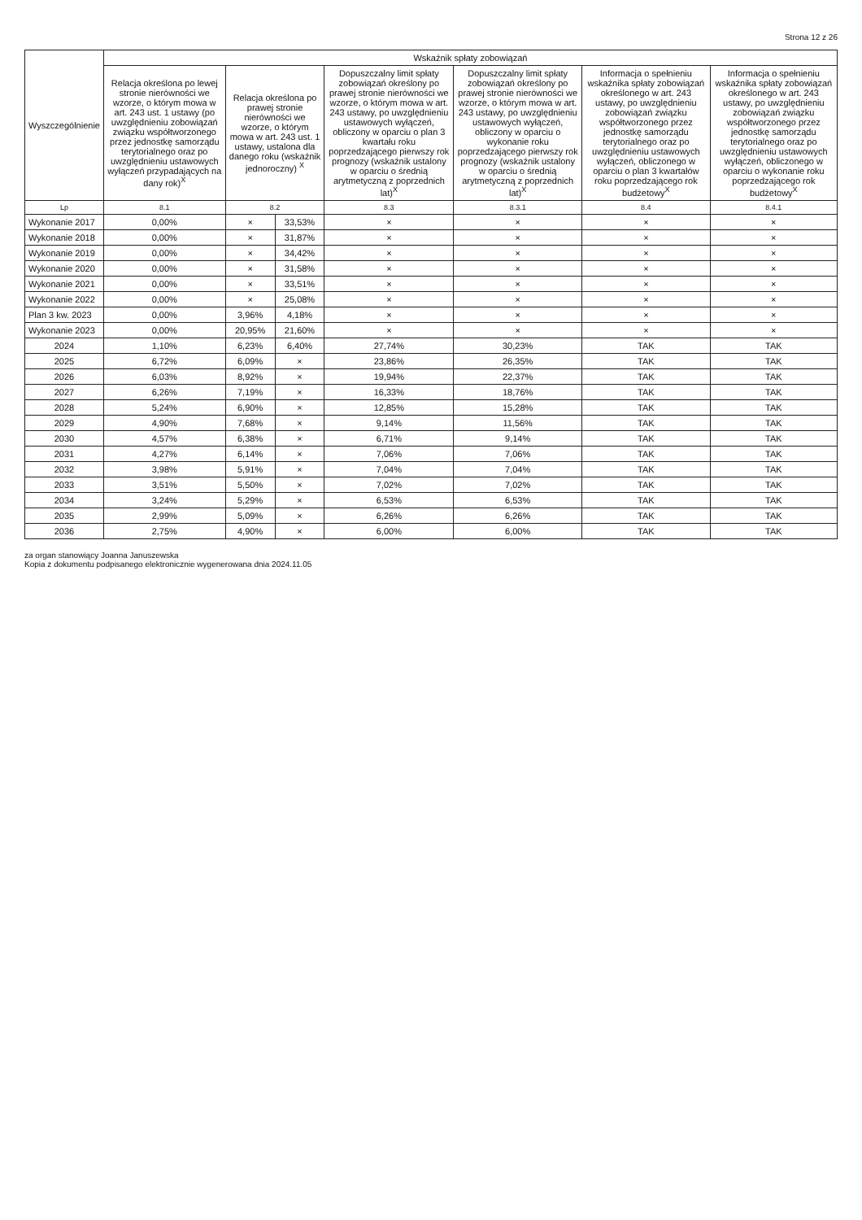Strona 12 z 26
| Wyszczególnienie | Wskaźnik spłaty zobowiązań | | | | | | |
| --- | --- | --- | --- | --- | --- | --- | --- |
| | Relacja określona po lewej stronie nierówności we wzorze, o którym mowa w art. 243 ust. 1 ustawy (po uwzględnieniu zobowiązań związku współtworzonego przez jednostkę samorządu terytorialnego oraz po uwzględnieniu ustawowych wyłączeń przypadających na dany rok)<sup>X</sup> | Relacja określona po prawej stronie nierówności we wzorze, o którym mowa w art. 243 ust. 1 ustawy, ustalona dla danego roku (wskaźnik jednoroczny) <sup>X</sup> | | Dopuszczalny limit spłaty zobowiązań określony po prawej stronie nierówności we wzorze, o którym mowa w art. 243 ustawy, po uwzględnieniu ustawowych wyłączeń, obliczony w oparciu o plan 3 kwartału roku poprzedzającego pierwszy rok prognozy (wskaźnik ustalony w oparciu o średnią arytmetyczną z poprzednich lat)<sup>X</sup> | Dopuszczalny limit spłaty zobowiązań określony po prawej stronie nierówności we wzorze, o którym mowa w art. 243 ustawy, po uwzględnieniu ustawowych wyłączeń, obliczony w oparciu o wykonanie roku poprzedzającego pierwszy rok prognozy (wskaźnik ustalony w oparciu o średnią arytmetyczną z poprzednich lat)<sup>X</sup> | Informacja o spełnieniu wskaźnika spłaty zobowiązań określonego w art. 243 ustawy, po uwzględnieniu zobowiązań związku współtworzonego przez jednostkę samorządu terytorialnego oraz po uwzględnieniu ustawowych wyłączeń, obliczonego w oparciu o plan 3 kwartałów roku poprzedzającego rok budżetowy<sup>X</sup> | Informacja o spełnieniu wskaźnika spłaty zobowiązań określonego w art. 243 ustawy, po uwzględnieniu zobowiązań związku współtworzonego przez jednostkę samorządu terytorialnego oraz po uwzględnieniu ustawowych wyłączeń, obliczonego w oparciu o wykonanie roku poprzedzającego rok budżetowy<sup>X</sup> |
| Lp | 8.1 | 8.2 | | 8.3 | 8.3.1 | 8.4 | 8.4.1 |
| Wykonanie 2017 | 0,00% | × | 33,53% | × | × | × | × |
| Wykonanie 2018 | 0,00% | × | 31,87% | × | × | × | × |
| Wykonanie 2019 | 0,00% | × | 34,42% | × | × | × | × |
| Wykonanie 2020 | 0,00% | × | 31,58% | × | × | × | × |
| Wykonanie 2021 | 0,00% | × | 33,51% | × | × | × | × |
| Wykonanie 2022 | 0,00% | × | 25,08% | × | × | × | × |
| Plan 3 kw. 2023 | 0,00% | 3,96% | 4,18% | × | × | × | × |
| Wykonanie 2023 | 0,00% | 20,95% | 21,60% | × | × | × | × |
| 2024 | 1,10% | 6,23% | 6,40% | 27,74% | 30,23% | TAK | TAK |
| 2025 | 6,72% | 6,09% | × | 23,86% | 26,35% | TAK | TAK |
| 2026 | 6,03% | 8,92% | × | 19,94% | 22,37% | TAK | TAK |
| 2027 | 6,26% | 7,19% | × | 16,33% | 18,76% | TAK | TAK |
| 2028 | 5,24% | 6,90% | × | 12,85% | 15,28% | TAK | TAK |
| 2029 | 4,90% | 7,68% | × | 9,14% | 11,56% | TAK | TAK |
| 2030 | 4,57% | 6,38% | × | 6,71% | 9,14% | TAK | TAK |
| 2031 | 4,27% | 6,14% | × | 7,06% | 7,06% | TAK | TAK |
| 2032 | 3,98% | 5,91% | × | 7,04% | 7,04% | TAK | TAK |
| 2033 | 3,51% | 5,50% | × | 7,02% | 7,02% | TAK | TAK |
| 2034 | 3,24% | 5,29% | × | 6,53% | 6,53% | TAK | TAK |
| 2035 | 2,99% | 5,09% | × | 6,26% | 6,26% | TAK | TAK |
| 2036 | 2,75% | 4,90% | × | 6,00% | 6,00% | TAK | TAK |
za organ stanowiący Joanna Januszewska
Kopia z dokumentu podpisanego elektronicznie wygenerowana dnia 2024.11.05